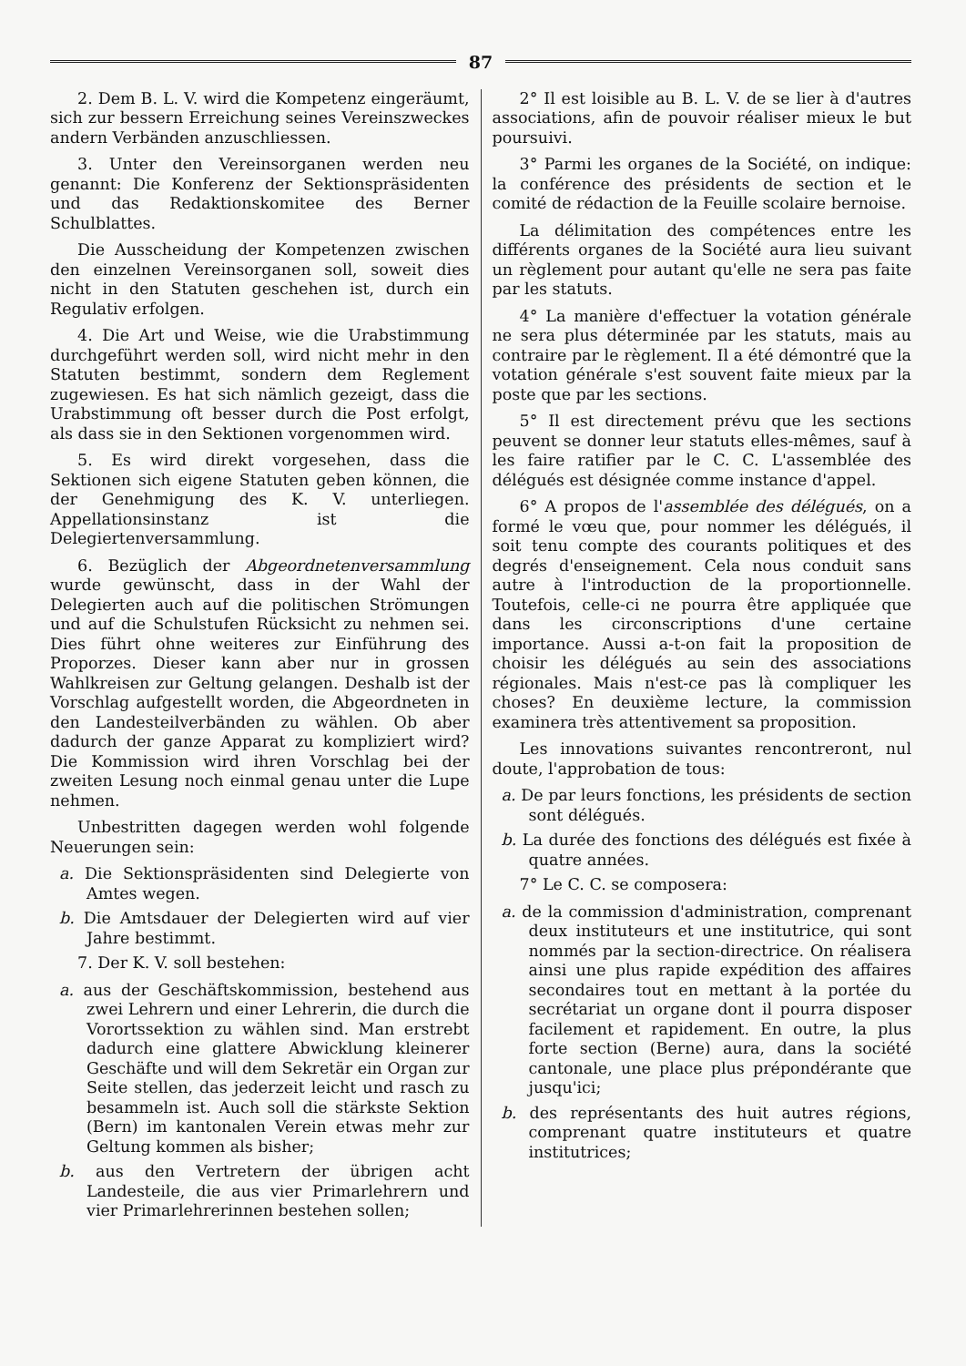87
2. Dem B. L. V. wird die Kompetenz eingeräumt, sich zur bessern Erreichung seines Vereinszweckes andern Verbänden anzuschliessen.
3. Unter den Vereinsorganen werden neu genannt: Die Konferenz der Sektionspräsidenten und das Redaktionskomitee des Berner Schulblattes.
Die Ausscheidung der Kompetenzen zwischen den einzelnen Vereinsorganen soll, soweit dies nicht in den Statuten geschehen ist, durch ein Regulativ erfolgen.
4. Die Art und Weise, wie die Urabstimmung durchgeführt werden soll, wird nicht mehr in den Statuten bestimmt, sondern dem Reglement zugewiesen. Es hat sich nämlich gezeigt, dass die Urabstimmung oft besser durch die Post erfolgt, als dass sie in den Sektionen vorgenommen wird.
5. Es wird direkt vorgesehen, dass die Sektionen sich eigene Statuten geben können, die der Genehmigung des K. V. unterliegen. Appellationsinstanz ist die Delegiertenversammlung.
6. Bezüglich der Abgeordnetenversammlung wurde gewünscht, dass in der Wahl der Delegierten auch auf die politischen Strömungen und auf die Schulstufen Rücksicht zu nehmen sei. Dies führt ohne weiteres zur Einführung des Proporzes. Dieser kann aber nur in grossen Wahlkreisen zur Geltung gelangen. Deshalb ist der Vorschlag aufgestellt worden, die Abgeordneten in den Landesteilverbänden zu wählen. Ob aber dadurch der ganze Apparat zu kompliziert wird? Die Kommission wird ihren Vorschlag bei der zweiten Lesung noch einmal genau unter die Lupe nehmen.
Unbestritten dagegen werden wohl folgende Neuerungen sein:
a. Die Sektionspräsidenten sind Delegierte von Amtes wegen.
b. Die Amtsdauer der Delegierten wird auf vier Jahre bestimmt.
7. Der K. V. soll bestehen:
a. aus der Geschäftskommission, bestehend aus zwei Lehrern und einer Lehrerin, die durch die Vorortssektion zu wählen sind. Man erstrebt dadurch eine glattere Abwicklung kleinerer Geschäfte und will dem Sekretär ein Organ zur Seite stellen, das jederzeit leicht und rasch zu besammeln ist. Auch soll die stärkste Sektion (Bern) im kantonalen Verein etwas mehr zur Geltung kommen als bisher;
b. aus den Vertretern der übrigen acht Landesteile, die aus vier Primarlehrern und vier Primarlehrerinnen bestehen sollen;
2° Il est loisible au B. L. V. de se lier à d'autres associations, afin de pouvoir réaliser mieux le but poursuivi.
3° Parmi les organes de la Société, on indique: la conférence des présidents de section et le comité de rédaction de la Feuille scolaire bernoise.
La délimitation des compétences entre les différents organes de la Société aura lieu suivant un règlement pour autant qu'elle ne sera pas faite par les statuts.
4° La manière d'effectuer la votation générale ne sera plus déterminée par les statuts, mais au contraire par le règlement. Il a été démontré que la votation générale s'est souvent faite mieux par la poste que par les sections.
5° Il est directement prévu que les sections peuvent se donner leur statuts elles-mêmes, sauf à les faire ratifier par le C. C. L'assemblée des délégués est désignée comme instance d'appel.
6° A propos de l'assemblée des délégués, on a formé le vœu que, pour nommer les délégués, il soit tenu compte des courants politiques et des degrés d'enseignement. Cela nous conduit sans autre à l'introduction de la proportionnelle. Toutefois, celle-ci ne pourra être appliquée que dans les circonscriptions d'une certaine importance. Aussi a-t-on fait la proposition de choisir les délégués au sein des associations régionales. Mais n'est-ce pas là compliquer les choses? En deuxième lecture, la commission examinera très attentivement sa proposition.
Les innovations suivantes rencontreront, nul doute, l'approbation de tous:
a. De par leurs fonctions, les présidents de section sont délégués.
b. La durée des fonctions des délégués est fixée à quatre années.
7° Le C. C. se composera:
a. de la commission d'administration, comprenant deux instituteurs et une institutrice, qui sont nommés par la section-directrice. On réalisera ainsi une plus rapide expédition des affaires secondaires tout en mettant à la portée du secrétariat un organe dont il pourra disposer facilement et rapidement. En outre, la plus forte section (Berne) aura, dans la société cantonale, une place plus prépondérante que jusqu'ici;
b. des représentants des huit autres régions, comprenant quatre instituteurs et quatre institutrices;